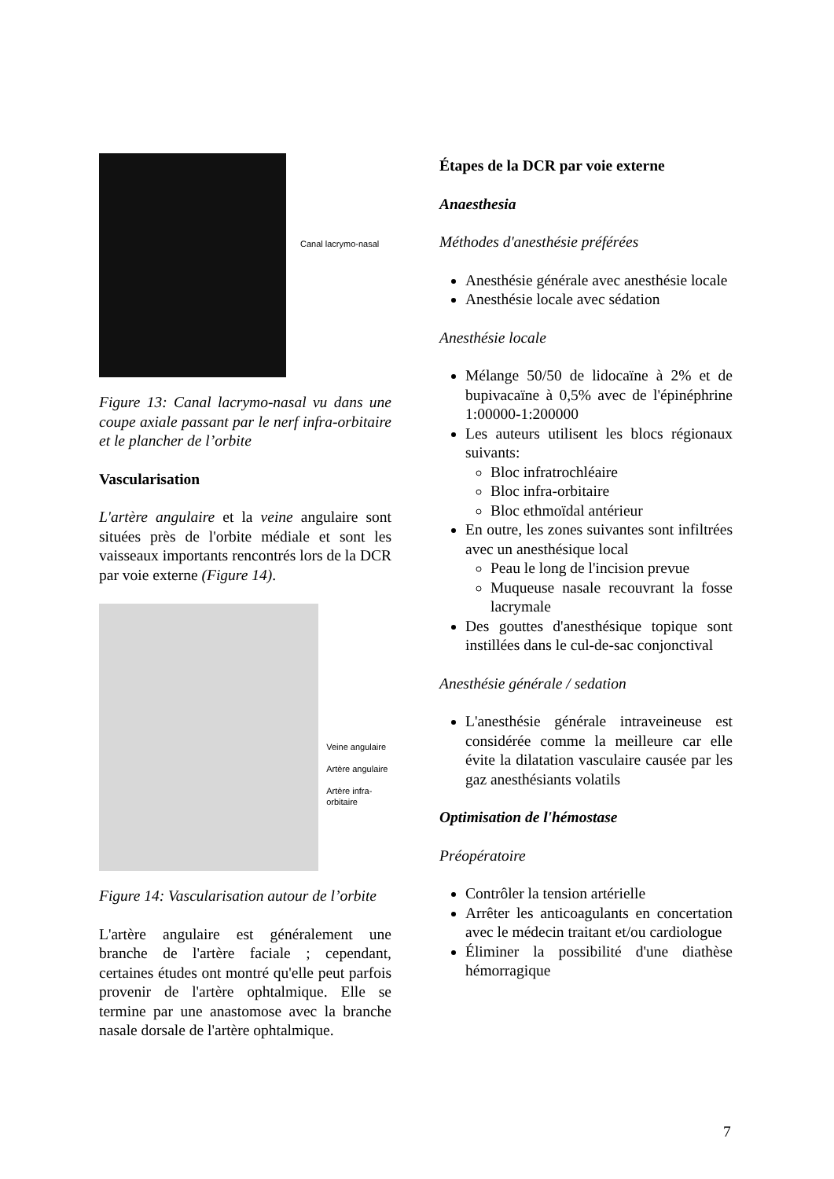Canal lacrymo-nasal
Figure 13: Canal lacrymo-nasal vu dans une coupe axiale passant par le nerf infra-orbitaire et le plancher de l’orbite
Vascularisation
L'artère angulaire et la veine angulaire sont situées près de l'orbite médiale et sont les vaisseaux importants rencontrés lors de la DCR par voie externe (Figure 14).
Veine angulaire
Artère angulaire
Artère infra-orbitaire
Figure 14: Vascularisation autour de l’orbite
L'artère angulaire est généralement une branche de l'artère faciale ; cependant, certaines études ont montré qu'elle peut parfois provenir de l'artère ophtalmique. Elle se termine par une anastomose avec la branche nasale dorsale de l'artère ophtalmique.
Étapes de la DCR par voie externe
Anaesthesia
Méthodes d'anesthésie préférées
Anesthésie générale avec anesthésie locale
Anesthésie locale avec sédation
Anesthésie locale
Mélange 50/50 de lidocaïne à 2% et de bupivacaïne à 0,5% avec de l'épinéphrine 1:00000-1:200000
Les auteurs utilisent les blocs régionaux suivants:
Bloc infratrochléaire
Bloc infra-orbitaire
Bloc ethmoïdal antérieur
En outre, les zones suivantes sont infiltrées avec un anesthésique local
Peau le long de l'incision prevue
Muqueuse nasale recouvrant la fosse lacrymale
Des gouttes d'anesthésique topique sont instillées dans le cul-de-sac conjonctival
Anesthésie générale / sedation
L'anesthésie générale intraveineuse est considérée comme la meilleure car elle évite la dilatation vasculaire causée par les gaz anesthésiants volatils
Optimisation de l'hémostase
Préopératoire
Contrôler la tension artérielle
Arrêter les anticoagulants en concertation avec le médecin traitant et/ou cardiologue
Éliminer la possibilité d'une diathèse hémorragique
7